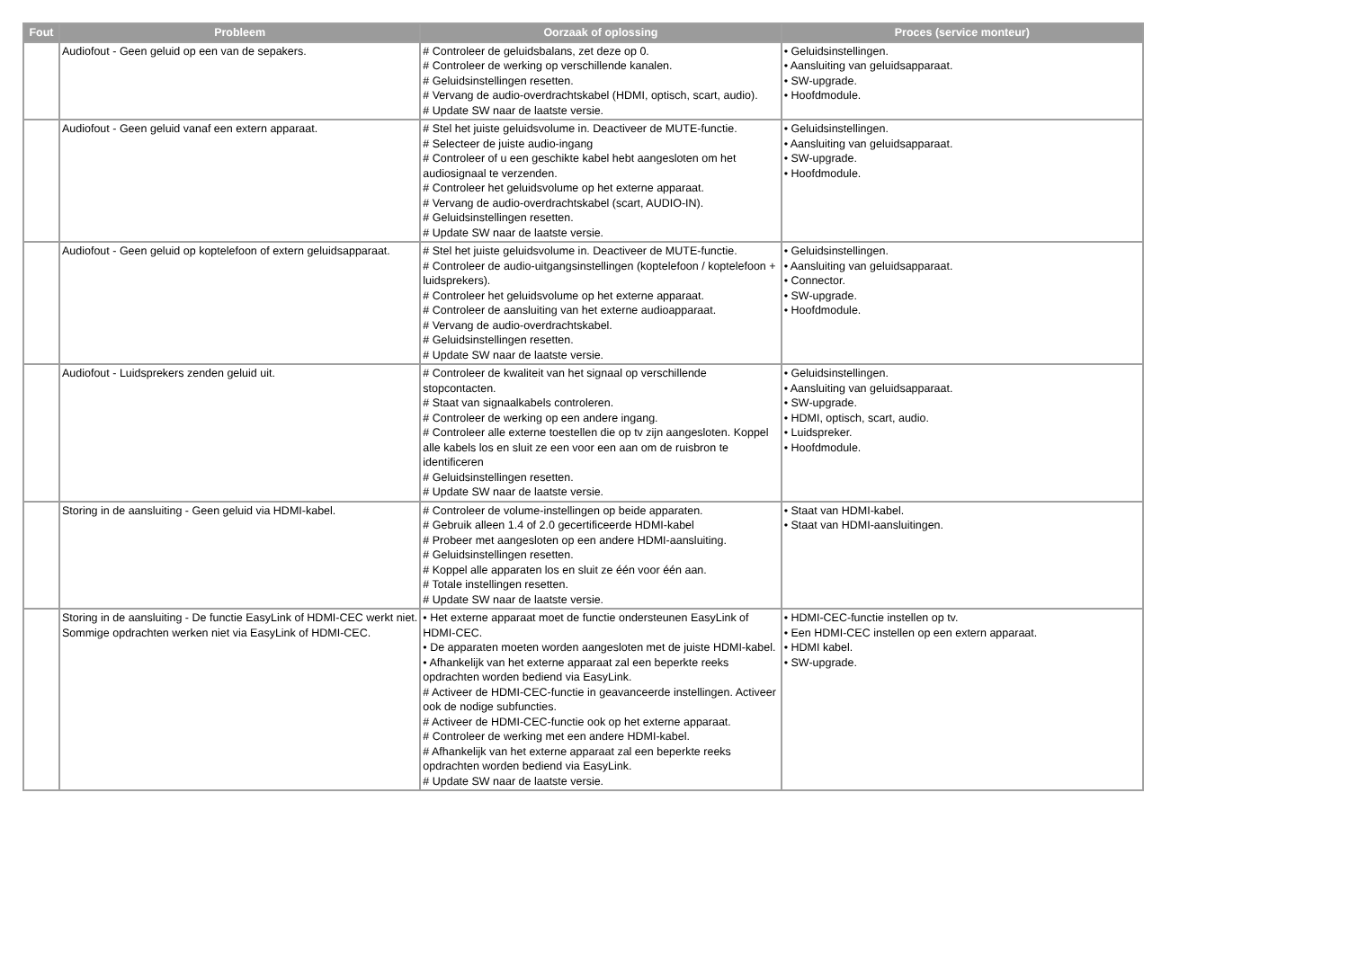| Fout | Probleem | Oorzaak of oplossing | Proces (service monteur) |
| --- | --- | --- | --- |
| | Audiofout - Geen geluid op een van de sepakers. | # Controleer de geluidsbalans, zet deze op 0. # Controleer de werking op verschillende kanalen. # Geluidsinstellingen resetten. # Vervang de audio-overdrachtskabel (HDMI, optisch, scart, audio). # Update SW naar de laatste versie. | • Geluidsinstellingen. • Aansluiting van geluidsapparaat. • SW-upgrade. • Hoofdmodule. |
| | Audiofout - Geen geluid vanaf een extern apparaat. | # Stel het juiste geluidsvolume in. Deactiveer de MUTE-functie. # Selecteer de juiste audio-ingang # Controleer of u een geschikte kabel hebt aangesloten om het audiosignaal te verzenden. # Controleer het geluidsvolume op het externe apparaat. # Vervang de audio-overdrachtskabel (scart, AUDIO-IN). # Geluidsinstellingen resetten. # Update SW naar de laatste versie. | • Geluidsinstellingen. • Aansluiting van geluidsapparaat. • SW-upgrade. • Hoofdmodule. |
| | Audiofout - Geen geluid op koptelefoon of extern geluidsapparaat. | # Stel het juiste geluidsvolume in. Deactiveer de MUTE-functie. # Controleer de audio-uitgangsinstellingen (koptelefoon / koptelefoon + luidsprekers). # Controleer het geluidsvolume op het externe apparaat. # Controleer de aansluiting van het externe audioapparaat. # Vervang de audio-overdrachtskabel. # Geluidsinstellingen resetten. # Update SW naar de laatste versie. | • Geluidsinstellingen. • Aansluiting van geluidsapparaat. • Connector. • SW-upgrade. • Hoofdmodule. |
| | Audiofout - Luidsprekers zenden geluid uit. | # Controleer de kwaliteit van het signaal op verschillende stopcontacten. # Staat van signaalkabels controleren. # Controleer de werking op een andere ingang. # Controleer alle externe toestellen die op tv zijn aangesloten. Koppel alle kabels los en sluit ze een voor een aan om de ruisbron te identificeren # Geluidsinstellingen resetten. # Update SW naar de laatste versie. | • Geluidsinstellingen. • Aansluiting van geluidsapparaat. • SW-upgrade. • HDMI, optisch, scart, audio. • Luidspreker. • Hoofdmodule. |
| | Storing in de aansluiting - Geen geluid via HDMI-kabel. | # Controleer de volume-instellingen op beide apparaten. # Gebruik alleen 1.4 of 2.0 gecertificeerde HDMI-kabel # Probeer met aangesloten op een andere HDMI-aansluiting. # Geluidsinstellingen resetten. # Koppel alle apparaten los en sluit ze één voor één aan. # Totale instellingen resetten. # Update SW naar de laatste versie. | • Staat van HDMI-kabel. • Staat van HDMI-aansluitingen. |
| | Storing in de aansluiting - De functie EasyLink of HDMI-CEC werkt niet. Sommige opdrachten werken niet via EasyLink of HDMI-CEC. | • Het externe apparaat moet de functie ondersteunen EasyLink of HDMI-CEC. • De apparaten moeten worden aangesloten met de juiste HDMI-kabel. • Afhankelijk van het externe apparaat zal een beperkte reeks opdrachten worden bediend via EasyLink. # Activeer de HDMI-CEC-functie in geavanceerde instellingen. Activeer ook de nodige subfuncties. # Activeer de HDMI-CEC-functie ook op het externe apparaat. # Controleer de werking met een andere HDMI-kabel. # Afhankelijk van het externe apparaat zal een beperkte reeks opdrachten worden bediend via EasyLink. # Update SW naar de laatste versie. | • HDMI-CEC-functie instellen op tv. • Een HDMI-CEC instellen op een extern apparaat. • HDMI kabel. • SW-upgrade. |